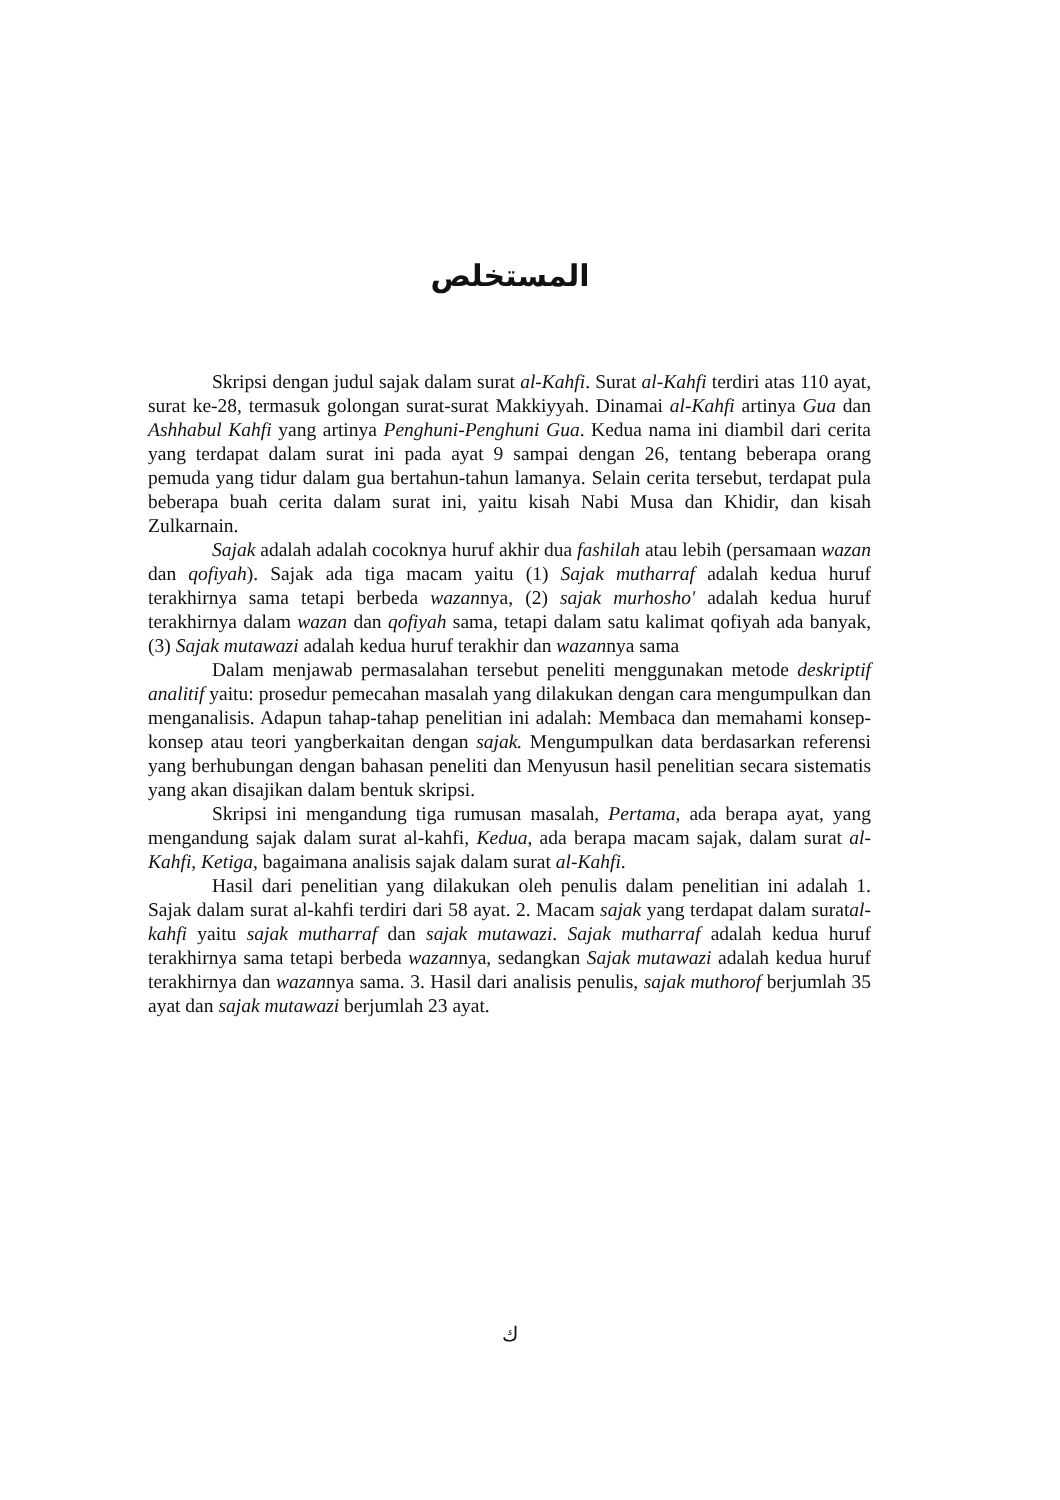المستخلص
Skripsi dengan judul sajak dalam surat al-Kahfi. Surat al-Kahfi terdiri atas 110 ayat, surat ke-28, termasuk golongan surat-surat Makkiyyah. Dinamai al-Kahfi artinya Gua dan Ashhabul Kahfi yang artinya Penghuni-Penghuni Gua. Kedua nama ini diambil dari cerita yang terdapat dalam surat ini pada ayat 9 sampai dengan 26, tentang beberapa orang pemuda yang tidur dalam gua bertahun-tahun lamanya. Selain cerita tersebut, terdapat pula beberapa buah cerita dalam surat ini, yaitu kisah Nabi Musa dan Khidir, dan kisah Zulkarnain.
Sajak adalah adalah cocoknya huruf akhir dua fashilah atau lebih (persamaan wazan dan qofiyah). Sajak ada tiga macam yaitu (1) Sajak mutharraf adalah kedua huruf terakhirnya sama tetapi berbeda wazannya, (2) sajak murhosho' adalah kedua huruf terakhirnya dalam wazan dan qofiyah sama, tetapi dalam satu kalimat qofiyah ada banyak, (3) Sajak mutawazi adalah kedua huruf terakhir dan wazannya sama
Dalam menjawab permasalahan tersebut peneliti menggunakan metode deskriptif analitif yaitu: prosedur pemecahan masalah yang dilakukan dengan cara mengumpulkan dan menganalisis. Adapun tahap-tahap penelitian ini adalah: Membaca dan memahami konsep-konsep atau teori yangberkaitan dengan sajak. Mengumpulkan data berdasarkan referensi yang berhubungan dengan bahasan peneliti dan Menyusun hasil penelitian secara sistematis yang akan disajikan dalam bentuk skripsi.
Skripsi ini mengandung tiga rumusan masalah, Pertama, ada berapa ayat, yang mengandung sajak dalam surat al-kahfi, Kedua, ada berapa macam sajak, dalam surat al-Kahfi, Ketiga, bagaimana analisis sajak dalam surat al-Kahfi.
Hasil dari penelitian yang dilakukan oleh penulis dalam penelitian ini adalah 1. Sajak dalam surat al-kahfi terdiri dari 58 ayat. 2. Macam sajak yang terdapat dalam suratal-kahfi yaitu sajak mutharraf dan sajak mutawazi. Sajak mutharraf adalah kedua huruf terakhirnya sama tetapi berbeda wazannya, sedangkan Sajak mutawazi adalah kedua huruf terakhirnya dan wazannya sama. 3. Hasil dari analisis penulis, sajak muthorof berjumlah 35 ayat dan sajak mutawazi berjumlah 23 ayat.
ك